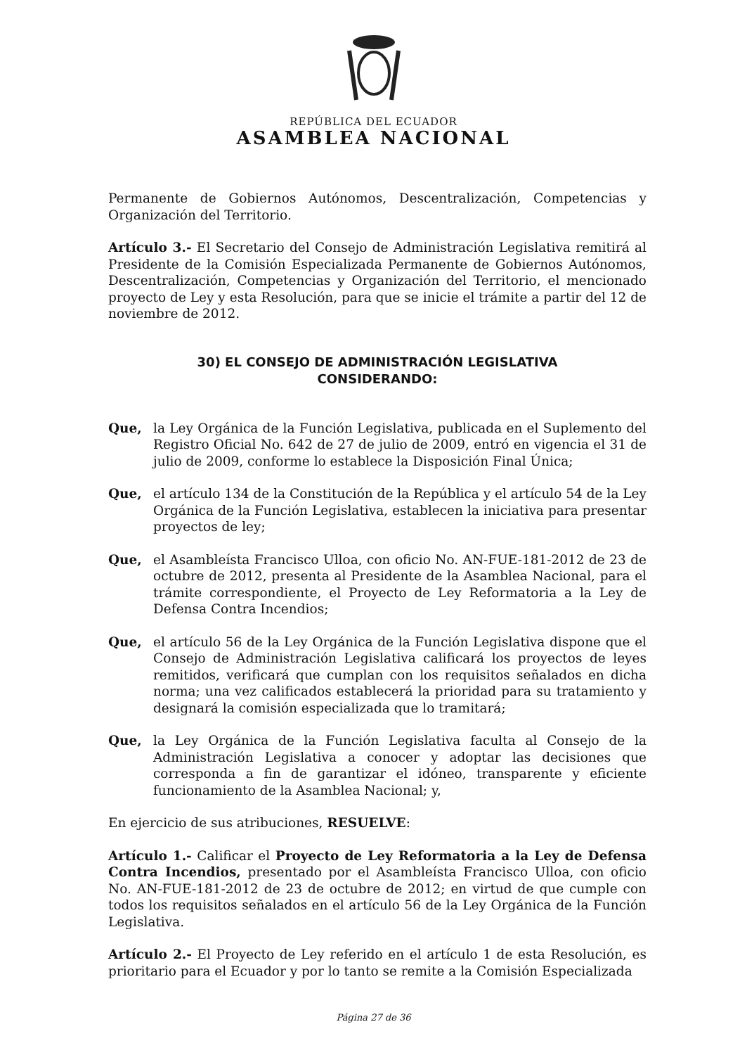REPÚBLICA DEL ECUADOR
ASAMBLEA NACIONAL
Permanente de Gobiernos Autónomos, Descentralización, Competencias y Organización del Territorio.
Artículo 3.- El Secretario del Consejo de Administración Legislativa remitirá al Presidente de la Comisión Especializada Permanente de Gobiernos Autónomos, Descentralización, Competencias y Organización del Territorio, el mencionado proyecto de Ley y esta Resolución, para que se inicie el trámite a partir del 12 de noviembre de 2012.
30) EL CONSEJO DE ADMINISTRACIÓN LEGISLATIVA
CONSIDERANDO:
Que, la Ley Orgánica de la Función Legislativa, publicada en el Suplemento del Registro Oficial No. 642 de 27 de julio de 2009, entró en vigencia el 31 de julio de 2009, conforme lo establece la Disposición Final Única;
Que, el artículo 134 de la Constitución de la República y el artículo 54 de la Ley Orgánica de la Función Legislativa, establecen la iniciativa para presentar proyectos de ley;
Que, el Asambleísta Francisco Ulloa, con oficio No. AN-FUE-181-2012 de 23 de octubre de 2012, presenta al Presidente de la Asamblea Nacional, para el trámite correspondiente, el Proyecto de Ley Reformatoria a la Ley de Defensa Contra Incendios;
Que, el artículo 56 de la Ley Orgánica de la Función Legislativa dispone que el Consejo de Administración Legislativa calificará los proyectos de leyes remitidos, verificará que cumplan con los requisitos señalados en dicha norma; una vez calificados establecerá la prioridad para su tratamiento y designará la comisión especializada que lo tramitará;
Que, la Ley Orgánica de la Función Legislativa faculta al Consejo de la Administración Legislativa a conocer y adoptar las decisiones que corresponda a fin de garantizar el idóneo, transparente y eficiente funcionamiento de la Asamblea Nacional; y,
En ejercicio de sus atribuciones, RESUELVE:
Artículo 1.- Calificar el Proyecto de Ley Reformatoria a la Ley de Defensa Contra Incendios, presentado por el Asambleísta Francisco Ulloa, con oficio No. AN-FUE-181-2012 de 23 de octubre de 2012; en virtud de que cumple con todos los requisitos señalados en el artículo 56 de la Ley Orgánica de la Función Legislativa.
Artículo 2.- El Proyecto de Ley referido en el artículo 1 de esta Resolución, es prioritario para el Ecuador y por lo tanto se remite a la Comisión Especializada
Página 27 de 36